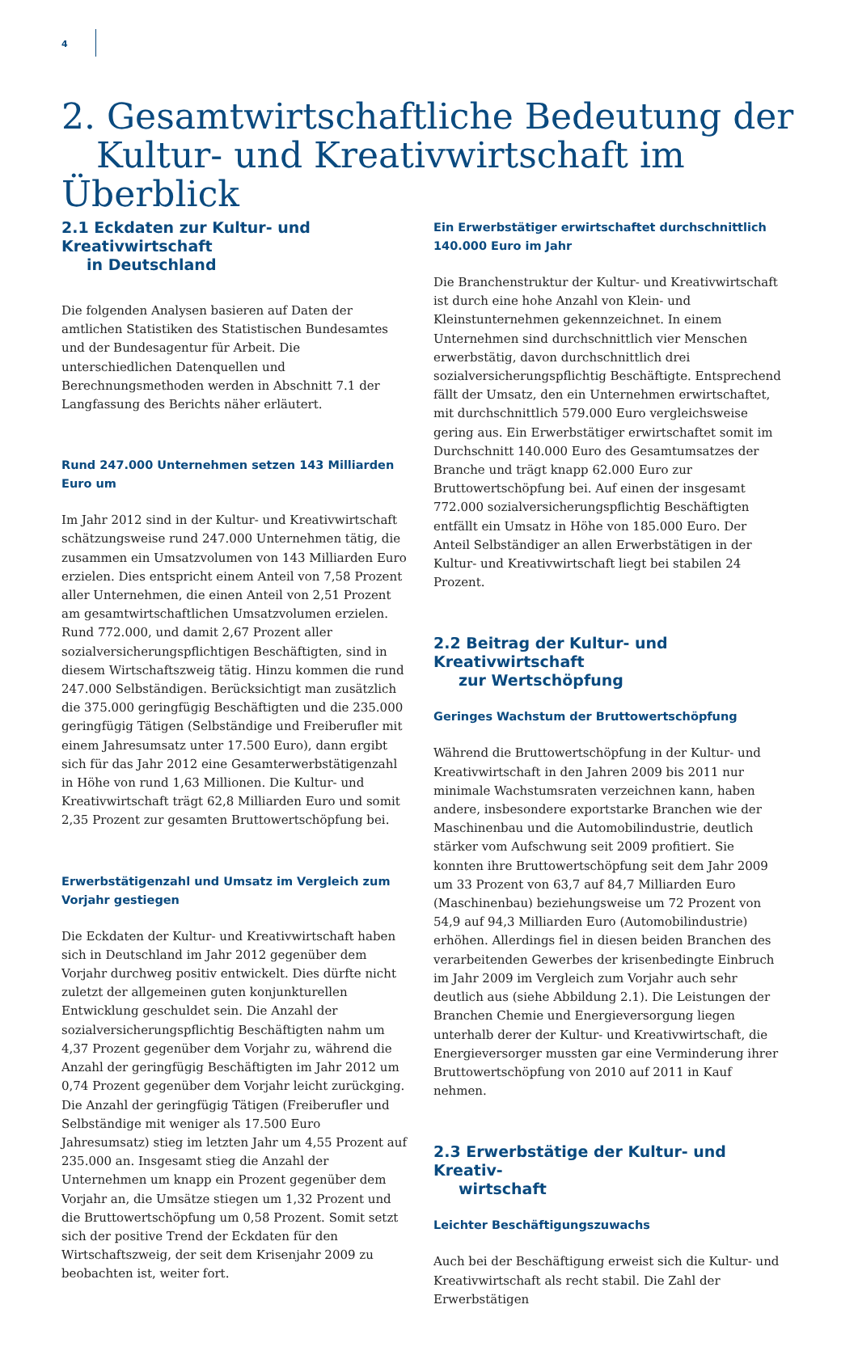4
2. Gesamtwirtschaftliche Bedeutung der
Kultur- und Kreativwirtschaft im Überblick
2.1 Eckdaten zur Kultur- und Kreativwirtschaft
in Deutschland
Die folgenden Analysen basieren auf Daten der amtlichen Statistiken des Statistischen Bundesamtes und der Bundesagentur für Arbeit. Die unterschiedlichen Datenquellen und Berechnungsmethoden werden in Abschnitt 7.1 der Langfassung des Berichts näher erläutert.
Rund 247.000 Unternehmen setzen 143 Milliarden Euro um
Im Jahr 2012 sind in der Kultur- und Kreativwirtschaft schätzungsweise rund 247.000 Unternehmen tätig, die zusammen ein Umsatzvolumen von 143 Milliarden Euro erzielen. Dies entspricht einem Anteil von 7,58 Prozent aller Unternehmen, die einen Anteil von 2,51 Prozent am gesamtwirtschaftlichen Umsatzvolumen erzielen. Rund 772.000, und damit 2,67 Prozent aller sozialversicherungspflichtigen Beschäftigten, sind in diesem Wirtschaftszweig tätig. Hinzu kommen die rund 247.000 Selbständigen. Berücksichtigt man zusätzlich die 375.000 geringfügig Beschäftigten und die 235.000 geringfügig Tätigen (Selbständige und Freiberufler mit einem Jahresumsatz unter 17.500 Euro), dann ergibt sich für das Jahr 2012 eine Gesamterwerbstätigenzahl in Höhe von rund 1,63 Millionen. Die Kultur- und Kreativwirtschaft trägt 62,8 Milliarden Euro und somit 2,35 Prozent zur gesamten Bruttowertschöpfung bei.
Erwerbstätigenzahl und Umsatz im Vergleich zum Vorjahr gestiegen
Die Eckdaten der Kultur- und Kreativwirtschaft haben sich in Deutschland im Jahr 2012 gegenüber dem Vorjahr durchweg positiv entwickelt. Dies dürfte nicht zuletzt der allgemeinen guten konjunkturellen Entwicklung geschuldet sein. Die Anzahl der sozialversicherungspflichtig Beschäftigten nahm um 4,37 Prozent gegenüber dem Vorjahr zu, während die Anzahl der geringfügig Beschäftigten im Jahr 2012 um 0,74 Prozent gegenüber dem Vorjahr leicht zurückging. Die Anzahl der geringfügig Tätigen (Freiberufler und Selbständige mit weniger als 17.500 Euro Jahresumsatz) stieg im letzten Jahr um 4,55 Prozent auf 235.000 an. Insgesamt stieg die Anzahl der Unternehmen um knapp ein Prozent gegenüber dem Vorjahr an, die Umsätze stiegen um 1,32 Prozent und die Bruttowertschöpfung um 0,58 Prozent. Somit setzt sich der positive Trend der Eckdaten für den Wirtschaftszweig, der seit dem Krisenjahr 2009 zu beobachten ist, weiter fort.
Ein Erwerbstätiger erwirtschaftet durchschnittlich 140.000 Euro im Jahr
Die Branchenstruktur der Kultur- und Kreativwirtschaft ist durch eine hohe Anzahl von Klein- und Kleinstunternehmen gekennzeichnet. In einem Unternehmen sind durchschnittlich vier Menschen erwerbstätig, davon durchschnittlich drei sozialversicherungspflichtig Beschäftigte. Entsprechend fällt der Umsatz, den ein Unternehmen erwirtschaftet, mit durchschnittlich 579.000 Euro vergleichsweise gering aus. Ein Erwerbstätiger erwirtschaftet somit im Durchschnitt 140.000 Euro des Gesamtumsatzes der Branche und trägt knapp 62.000 Euro zur Bruttowertschöpfung bei. Auf einen der insgesamt 772.000 sozialversicherungspflichtig Beschäftigten entfällt ein Umsatz in Höhe von 185.000 Euro. Der Anteil Selbständiger an allen Erwerbstätigen in der Kultur- und Kreativwirtschaft liegt bei stabilen 24 Prozent.
2.2 Beitrag der Kultur- und Kreativwirtschaft
zur Wertschöpfung
Geringes Wachstum der Bruttowertschöpfung
Während die Bruttowertschöpfung in der Kultur- und Kreativwirtschaft in den Jahren 2009 bis 2011 nur minimale Wachstumsraten verzeichnen kann, haben andere, insbesondere exportstarke Branchen wie der Maschinenbau und die Automobilindustrie, deutlich stärker vom Aufschwung seit 2009 profitiert. Sie konnten ihre Bruttowertschöpfung seit dem Jahr 2009 um 33 Prozent von 63,7 auf 84,7 Milliarden Euro (Maschinenbau) beziehungsweise um 72 Prozent von 54,9 auf 94,3 Milliarden Euro (Automobilindustrie) erhöhen. Allerdings fiel in diesen beiden Branchen des verarbeitenden Gewerbes der krisenbedingte Einbruch im Jahr 2009 im Vergleich zum Vorjahr auch sehr deutlich aus (siehe Abbildung 2.1). Die Leistungen der Branchen Chemie und Energieversorgung liegen unterhalb derer der Kultur- und Kreativwirtschaft, die Energieversorger mussten gar eine Verminderung ihrer Bruttowertschöpfung von 2010 auf 2011 in Kauf nehmen.
2.3 Erwerbstätige der Kultur- und Kreativ-
wirtschaft
Leichter Beschäftigungszuwachs
Auch bei der Beschäftigung erweist sich die Kultur- und Kreativwirtschaft als recht stabil. Die Zahl der Erwerbstätigen